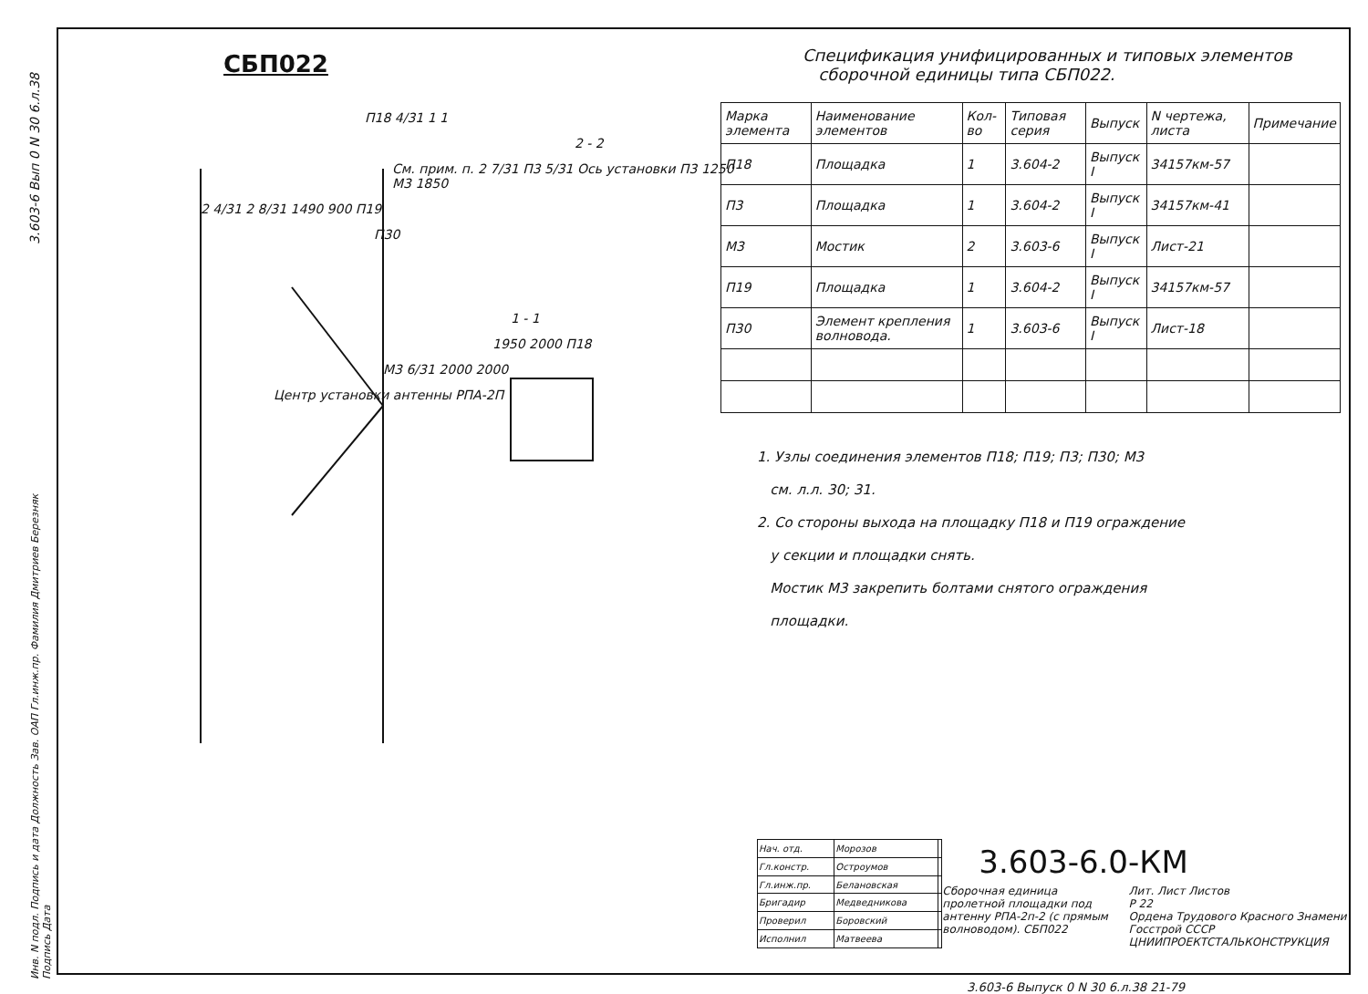3.603-6 Вып 0 N 30 6.л.38
СБП022
П18 4/31 1 1
2 - 2
См. прим. п. 2 7/31 П3 5/31 Ось установки П3 1250 М3 1850
2 4/31 2 8/31 1490 900 П19
П30
1 - 1
1950 2000 П18
М3 6/31 2000 2000
Центр установки антенны РПА-2П
Спецификация унифицированных и типовых элементов
сборочной единицы типа СБП022.
| Марка элемента | Наименование элементов | Кол-во | Типовая серия | Выпуск | N чертежа, листа | Примечание |
| --- | --- | --- | --- | --- | --- | --- |
| П18 | Площадка | 1 | 3.604-2 | Выпуск I | 34157км-57 | |
| П3 | Площадка | 1 | 3.604-2 | Выпуск I | 34157км-41 | |
| М3 | Мостик | 2 | 3.603-6 | Выпуск I | Лист-21 | |
| П19 | Площадка | 1 | 3.604-2 | Выпуск I | 34157км-57 | |
| П30 | Элемент крепления волновода. | 1 | 3.603-6 | Выпуск I | Лист-18 | |
1. Узлы соединения элементов П18; П19; П3; П30; М3
см. л.л. 30; 31.
2. Со стороны выхода на площадку П18 и П19 ограждение
у секции и площадки снять.
Мостик М3 закрепить болтами снятого ограждения
площадки.
| Нач. отд. | Морозов | |
| Гл.констр. | Остроумов | |
| Гл.инж.пр. | Белановская | |
| Бригадир | Медведникова | |
| Проверил | Боровский | |
| Исполнил | Матвеева | |
3.603-6.0-КМ
Сборочная единица пролетной площадки под антенну РПА-2п-2 (с прямым волноводом). СБП022
Лит. Лист Листов
Р 22
Ордена Трудового Красного Знамени Госстрой СССР
ЦНИИПРОЕКТСТАЛЬКОНСТРУКЦИЯ
3.603-6 Выпуск 0 N 30 6.л.38 21-79
Инв. N подл. Подпись и дата Должность Зав. ОАП Гл.инж.пр. Фамилия Дмитриев Березняк Подпись Дата